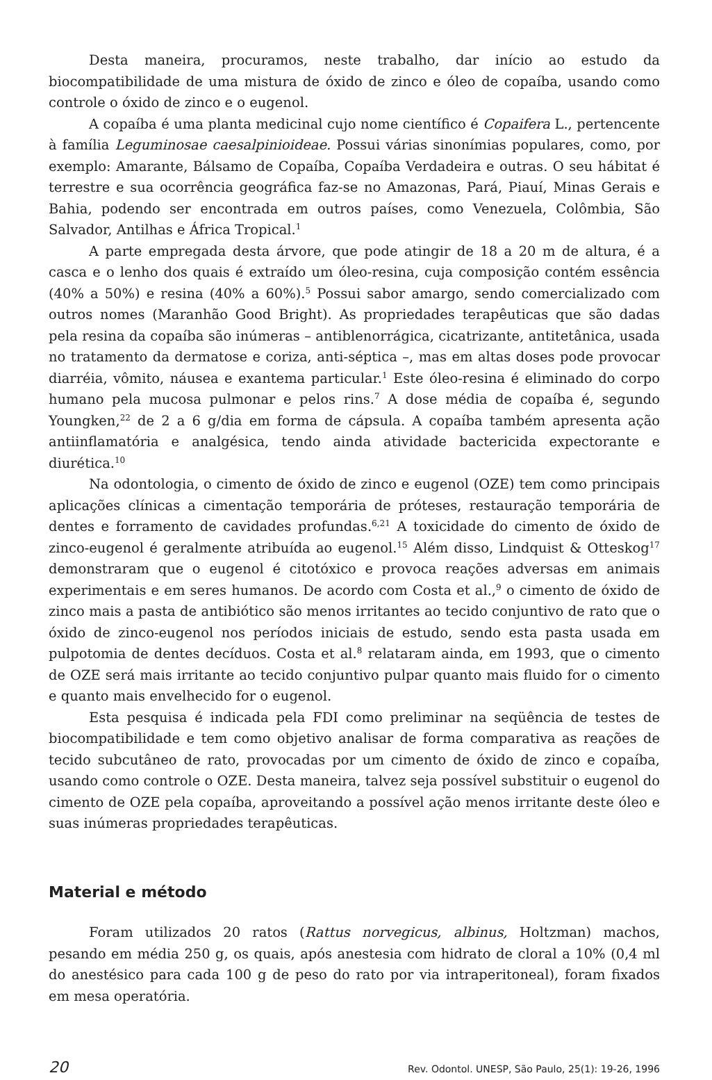Desta maneira, procuramos, neste trabalho, dar início ao estudo da biocompatibilidade de uma mistura de óxido de zinco e óleo de copaíba, usando como controle o óxido de zinco e o eugenol.
A copaíba é uma planta medicinal cujo nome científico é Copaifera L., pertencente à família Leguminosae caesalpinioideae. Possui várias sinonímias populares, como, por exemplo: Amarante, Bálsamo de Copaíba, Copaíba Verdadeira e outras. O seu hábitat é terrestre e sua ocorrência geográfica faz-se no Amazonas, Pará, Piauí, Minas Gerais e Bahia, podendo ser encontrada em outros países, como Venezuela, Colômbia, São Salvador, Antilhas e África Tropical.<sup>1</sup>
A parte empregada desta árvore, que pode atingir de 18 a 20 m de altura, é a casca e o lenho dos quais é extraído um óleo-resina, cuja composição contém essência (40% a 50%) e resina (40% a 60%).<sup>5</sup> Possui sabor amargo, sendo comercializado com outros nomes (Maranhão Good Bright). As propriedades terapêuticas que são dadas pela resina da copaíba são inúmeras – antiblenorrágica, cicatrizante, antitetânica, usada no tratamento da dermatose e coriza, anti-séptica –, mas em altas doses pode provocar diarréia, vômito, náusea e exantema particular.<sup>1</sup> Este óleo-resina é eliminado do corpo humano pela mucosa pulmonar e pelos rins.<sup>7</sup> A dose média de copaíba é, segundo Youngken,<sup>22</sup> de 2 a 6 g/dia em forma de cápsula. A copaíba também apresenta ação antiinflamatória e analgésica, tendo ainda atividade bactericida expectorante e diurética.<sup>10</sup>
Na odontologia, o cimento de óxido de zinco e eugenol (OZE) tem como principais aplicações clínicas a cimentação temporária de próteses, restauração temporária de dentes e forramento de cavidades profundas.<sup>6,21</sup> A toxicidade do cimento de óxido de zinco-eugenol é geralmente atribuída ao eugenol.<sup>15</sup> Além disso, Lindquist & Otteskog<sup>17</sup> demonstraram que o eugenol é citotóxico e provoca reações adversas em animais experimentais e em seres humanos. De acordo com Costa et al.,<sup>9</sup> o cimento de óxido de zinco mais a pasta de antibiótico são menos irritantes ao tecido conjuntivo de rato que o óxido de zinco-eugenol nos períodos iniciais de estudo, sendo esta pasta usada em pulpotomia de dentes decíduos. Costa et al.<sup>8</sup> relataram ainda, em 1993, que o cimento de OZE será mais irritante ao tecido conjuntivo pulpar quanto mais fluido for o cimento e quanto mais envelhecido for o eugenol.
Esta pesquisa é indicada pela FDI como preliminar na seqüência de testes de biocompatibilidade e tem como objetivo analisar de forma comparativa as reações de tecido subcutâneo de rato, provocadas por um cimento de óxido de zinco e copaíba, usando como controle o OZE. Desta maneira, talvez seja possível substituir o eugenol do cimento de OZE pela copaíba, aproveitando a possível ação menos irritante deste óleo e suas inúmeras propriedades terapêuticas.
Material e método
Foram utilizados 20 ratos (Rattus norvegicus, albinus, Holtzman) machos, pesando em média 250 g, os quais, após anestesia com hidrato de cloral a 10% (0,4 ml do anestésico para cada 100 g de peso do rato por via intraperitoneal), foram fixados em mesa operatória.
20 Rev. Odontol. UNESP, São Paulo, 25(1): 19-26, 1996